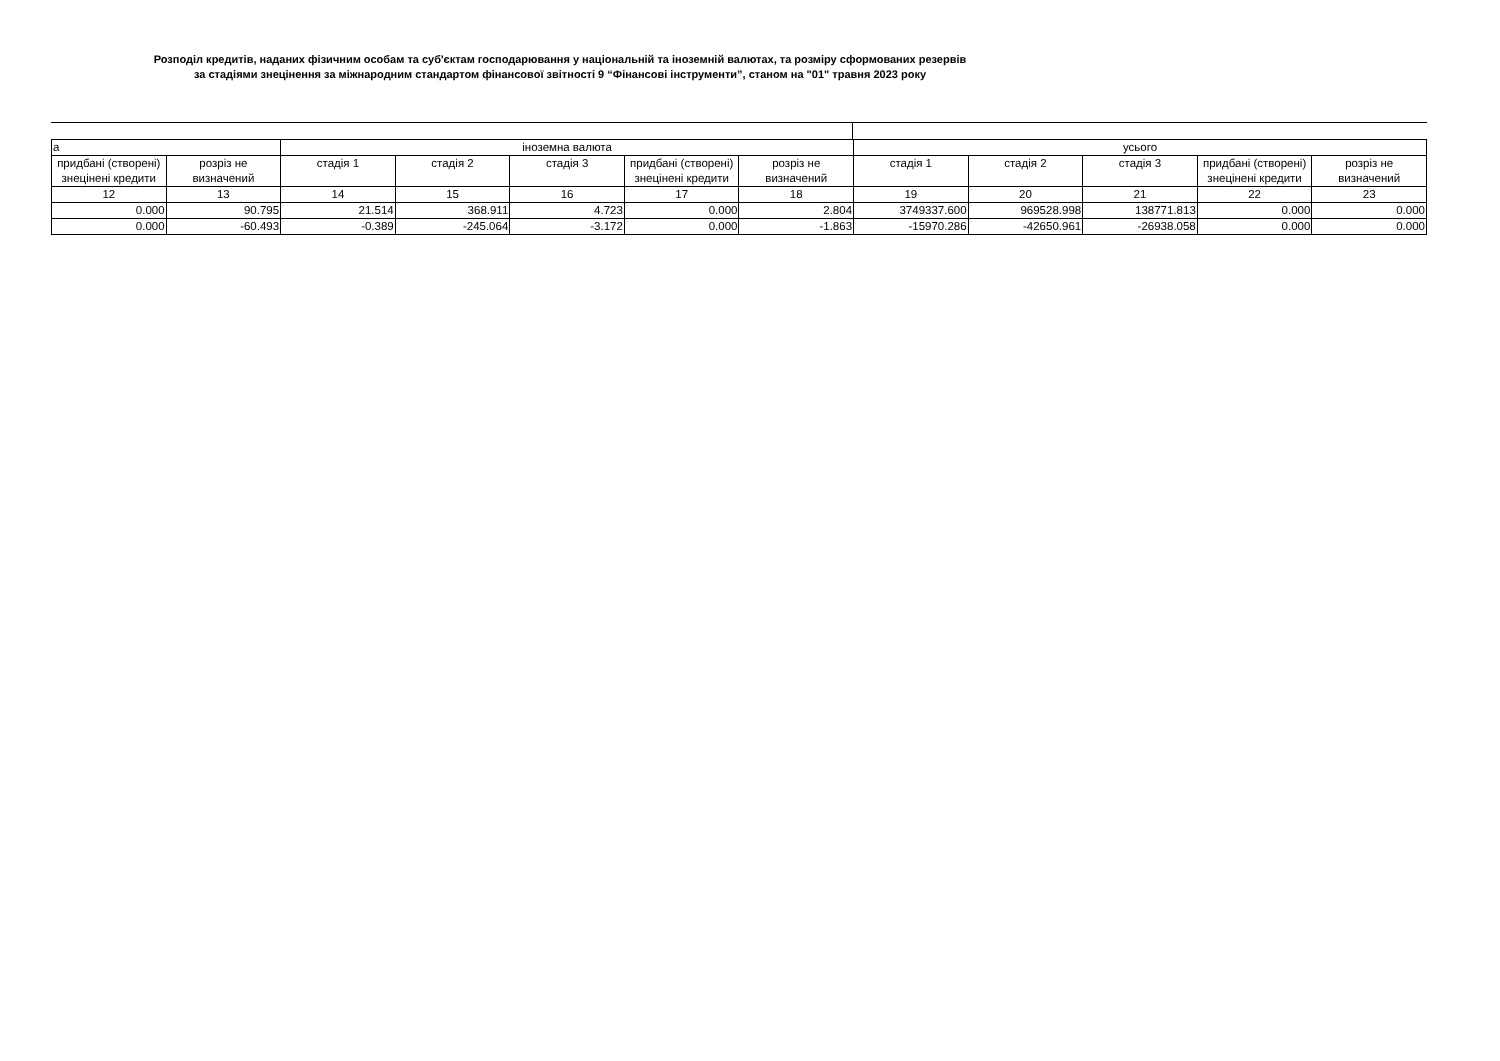Розподіл кредитів, наданих фізичним особам та суб'єктам господарювання у національній та іноземній валютах, та розміру сформованих резервів
за стадіями знецінення за міжнародним стандартом фінансової звітності 9 “Фінансові інструменти”, станом на "01" травня 2023 року
| а | | іноземна валюта | | | | | усього | | | | |
| --- | --- | --- | --- | --- | --- | --- | --- | --- | --- | --- | --- |
| придбані (створені) знецінені кредити | розріз не визначений | стадія 1 | стадія 2 | стадія 3 | придбані (створені) знецінені кредити | розріз не визначений | стадія 1 | стадія 2 | стадія 3 | придбані (створені) знецінені кредити | розріз не визначений |
| 12 | 13 | 14 | 15 | 16 | 17 | 18 | 19 | 20 | 21 | 22 | 23 |
| 0.000 | 90.795 | 21.514 | 368.911 | 4.723 | 0.000 | 2.804 | 3749337.600 | 969528.998 | 138771.813 | 0.000 | 0.000 |
| 0.000 | -60.493 | -0.389 | -245.064 | -3.172 | 0.000 | -1.863 | -15970.286 | -42650.961 | -26938.058 | 0.000 | 0.000 |